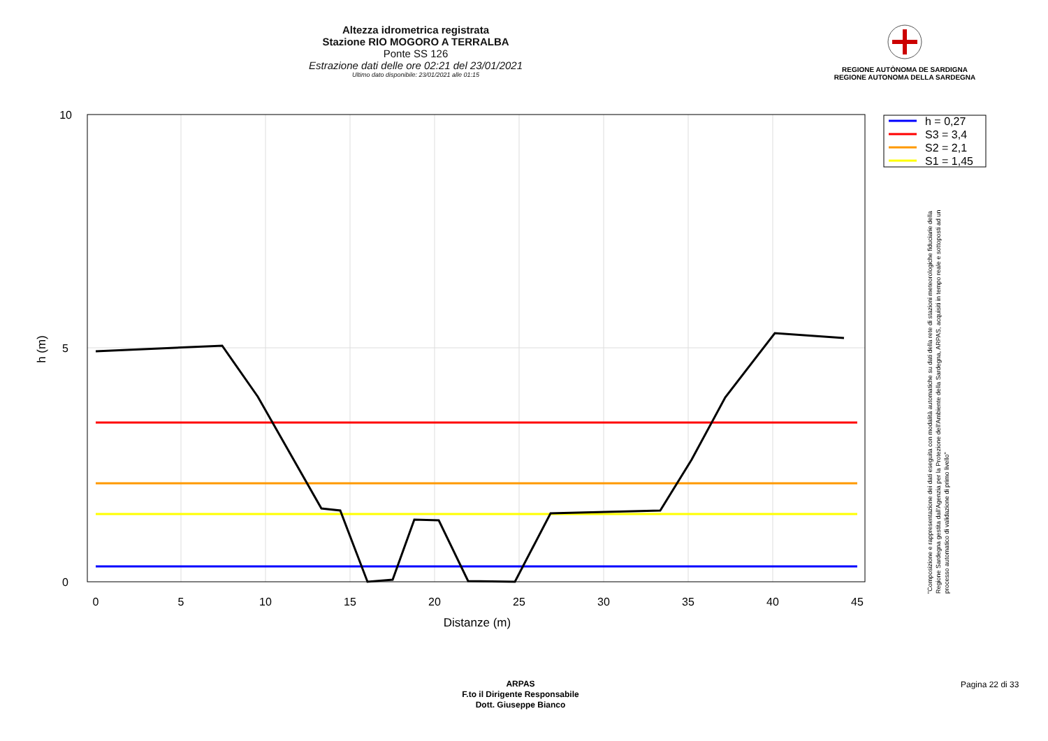Altezza idrometrica registrata
Stazione RIO MOGORO A TERRALBA
Ponte SS 126
Estrazione dati delle ore 02:21 del 23/01/2021
Ultimo dato disponibile: 23/01/2021 alle 01:15
REGIONE AUTÒNOMA DE SARDIGNA
REGIONE AUTONOMA DELLA SARDEGNA
0
5
10
15
20
25
30
35
40
45
10
5
0
Distanze (m)
h (m)
h = 0,27
S3 = 3,4
S2 = 2,1
S1 = 1,45
"Composizione e rappresentazione dei dati eseguita con modalità automatiche su dati della rete di stazioni meteorologiche fiduciarie della Regione Sardegna gestita dall'Agenzia per la Protezione dell'Ambiente della Sardegna, ARPAS, acquisiti in tempo reale e sottoposti ad un processo automatico di validazione di primo livello"
ARPAS
F.to il Dirigente Responsabile
Dott. Giuseppe Bianco
Pagina 22 di 33